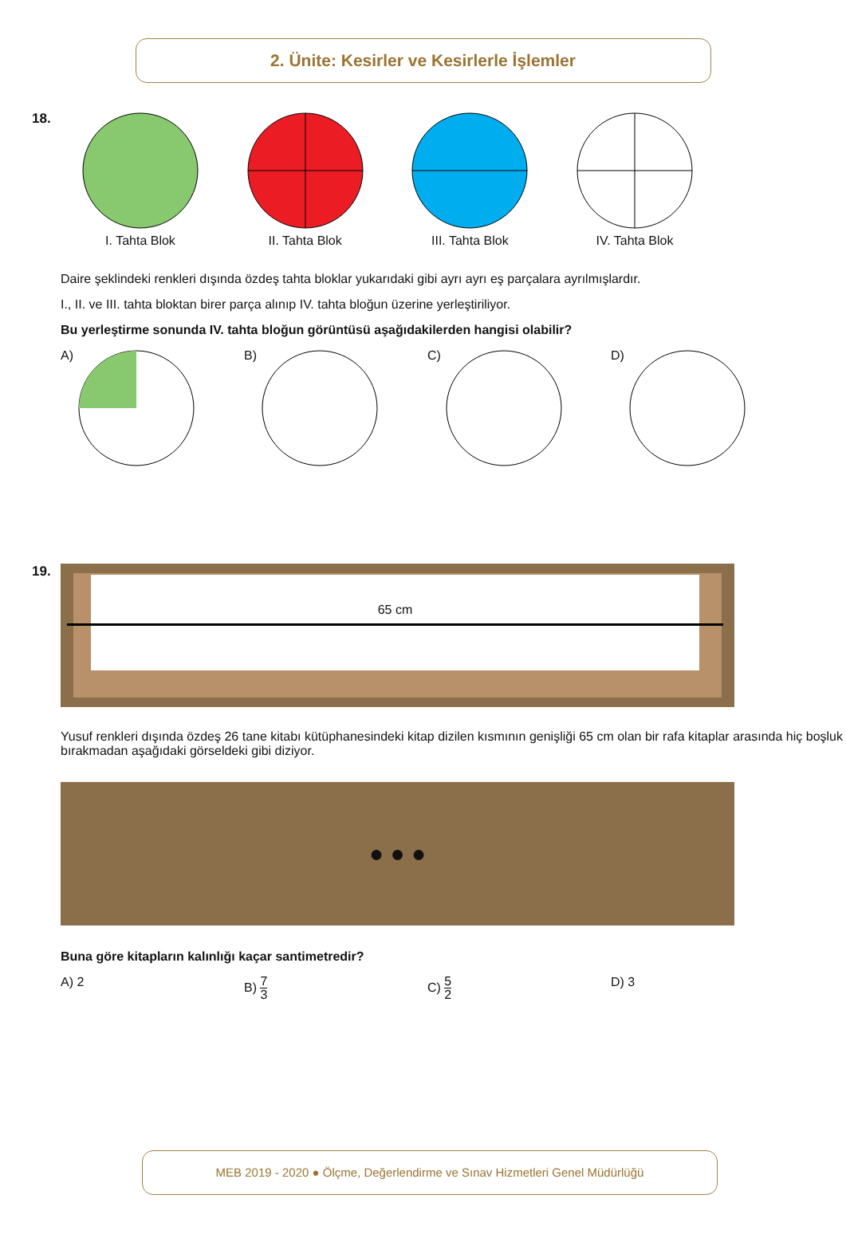2. Ünite: Kesirler ve Kesirlerle İşlemler
18.
I. Tahta Blok
II. Tahta Blok
III. Tahta Blok
IV. Tahta Blok
Daire şeklindeki renkleri dışında özdeş tahta bloklar yukarıdaki gibi ayrı ayrı eş parçalara ayrılmışlardır.
I., II. ve III. tahta bloktan birer parça alınıp IV. tahta bloğun üzerine yerleştiriliyor.
Bu yerleştirme sonunda IV. tahta bloğun görüntüsü aşağıdakilerden hangisi olabilir?
A) B) C) D)
19.
65 cm
Yusuf renkleri dışında özdeş 26 tane kitabı kütüphanesindeki kitap dizilen kısmının genişliği 65 cm olan bir rafa kitaplar arasında hiç boşluk bırakmadan aşağıdaki görseldeki gibi diziyor.
● ● ●
Buna göre kitapların kalınlığı kaçar santimetredir?
A) 2 B) 7 3
C) 5 2
D) 3
MEB 2019 - 2020 ● Ölçme, Değerlendirme ve Sınav Hizmetleri Genel Müdürlüğü